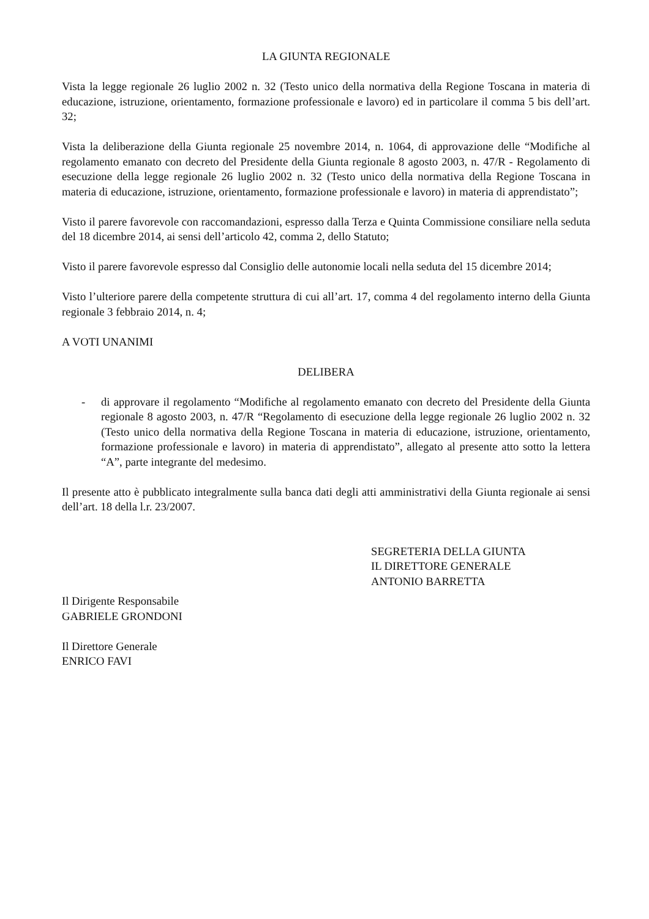LA GIUNTA REGIONALE
Vista la legge regionale 26 luglio 2002 n. 32 (Testo unico della normativa della Regione Toscana in materia di educazione, istruzione, orientamento, formazione professionale e lavoro) ed in particolare il comma 5 bis dell’art. 32;
Vista la deliberazione della Giunta regionale 25 novembre 2014, n. 1064, di approvazione delle “Modifiche al regolamento emanato con decreto del Presidente della Giunta regionale 8 agosto 2003, n. 47/R - Regolamento di esecuzione della legge regionale 26 luglio 2002 n. 32 (Testo unico della normativa della Regione Toscana in materia di educazione, istruzione, orientamento, formazione professionale e lavoro) in materia di apprendistato”;
Visto il parere favorevole con raccomandazioni, espresso dalla Terza e Quinta Commissione consiliare nella seduta del 18 dicembre 2014, ai sensi dell’articolo 42, comma 2, dello Statuto;
Visto il parere favorevole espresso dal Consiglio delle autonomie locali nella seduta del 15 dicembre 2014;
Visto l’ulteriore parere della competente struttura di cui all’art. 17, comma 4 del regolamento interno della Giunta regionale 3 febbraio 2014, n. 4;
A VOTI UNANIMI
DELIBERA
- di approvare il regolamento “Modifiche al regolamento emanato con decreto del Presidente della Giunta regionale 8 agosto 2003, n. 47/R “Regolamento di esecuzione della legge regionale 26 luglio 2002 n. 32 (Testo unico della normativa della Regione Toscana in materia di educazione, istruzione, orientamento, formazione professionale e lavoro) in materia di apprendistato”, allegato al presente atto sotto la lettera “A”, parte integrante del medesimo.
Il presente atto è pubblicato integralmente sulla banca dati degli atti amministrativi della Giunta regionale ai sensi dell’art. 18 della l.r. 23/2007.
SEGRETERIA DELLA GIUNTA
IL DIRETTORE GENERALE
ANTONIO BARRETTA
Il Dirigente Responsabile
GABRIELE GRONDONI
Il Direttore Generale
ENRICO FAVI